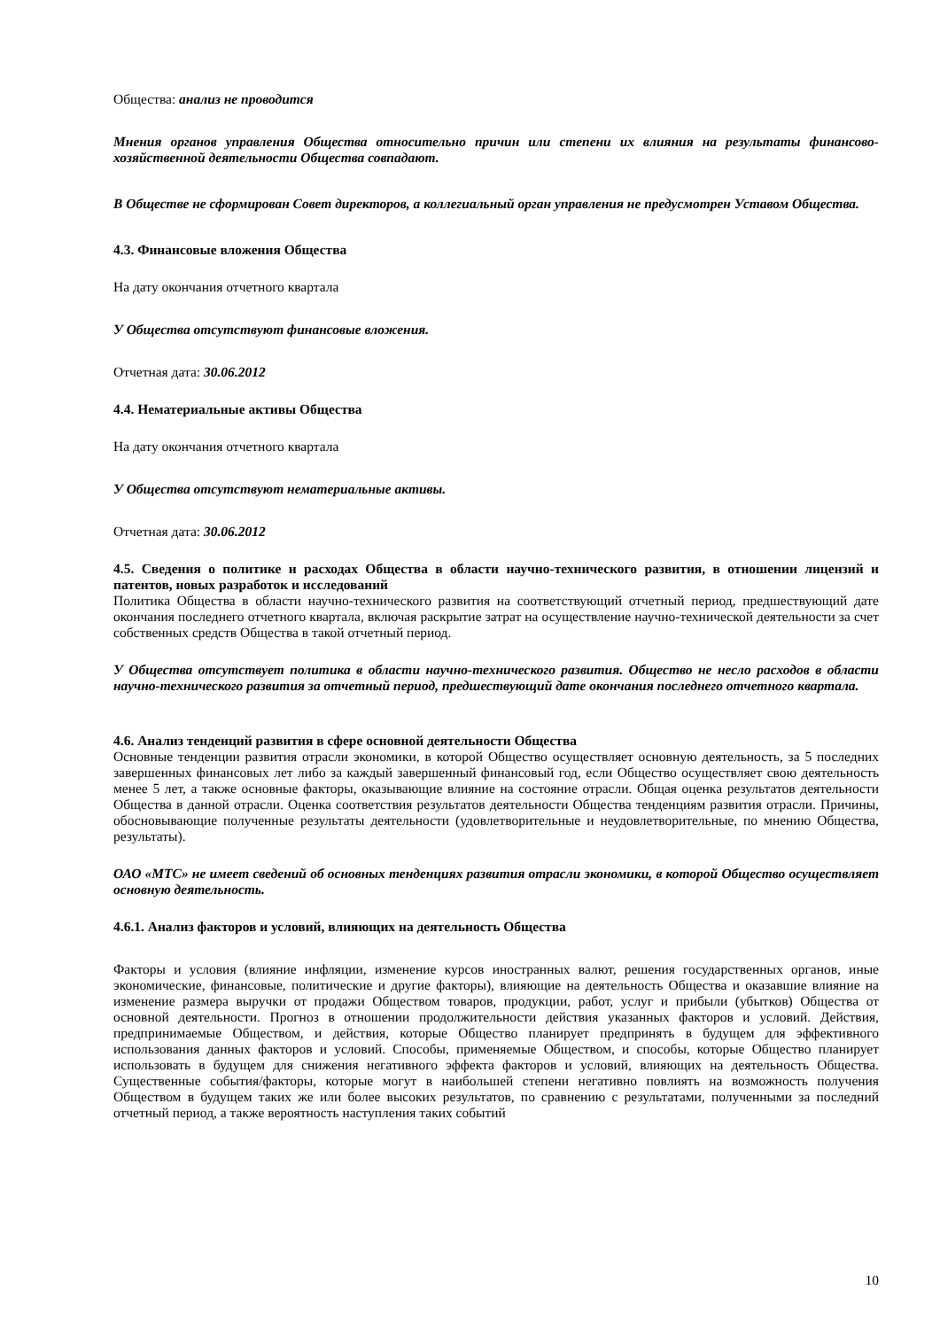Общества: анализ не проводится
Мнения органов управления Общества относительно причин или степени их влияния на результаты финансово-хозяйственной деятельности Общества совпадают.
В Обществе не сформирован Совет директоров, а коллегиальный орган управления не предусмотрен Уставом Общества.
4.3. Финансовые вложения Общества
На дату окончания отчетного квартала
У Общества отсутствуют финансовые вложения.
Отчетная дата: 30.06.2012
4.4. Нематериальные активы Общества
На дату окончания отчетного квартала
У Общества отсутствуют нематериальные активы.
Отчетная дата: 30.06.2012
4.5. Сведения о политике и расходах Общества в области научно-технического развития, в отношении лицензий и патентов, новых разработок и исследований
Политика Общества в области научно-технического развития на соответствующий отчетный период, предшествующий дате окончания последнего отчетного квартала, включая раскрытие затрат на осуществление научно-технической деятельности за счет собственных средств Общества в такой отчетный период.
У Общества отсутствует политика в области научно-технического развития. Общество не несло расходов в области научно-технического развития за отчетный период, предшествующий дате окончания последнего отчетного квартала.
4.6. Анализ тенденций развития в сфере основной деятельности Общества
Основные тенденции развития отрасли экономики, в которой Общество осуществляет основную деятельность, за 5 последних завершенных финансовых лет либо за каждый завершенный финансовый год, если Общество осуществляет свою деятельность менее 5 лет, а также основные факторы, оказывающие влияние на состояние отрасли. Общая оценка результатов деятельности Общества в данной отрасли. Оценка соответствия результатов деятельности Общества тенденциям развития отрасли. Причины, обосновывающие полученные результаты деятельности (удовлетворительные и неудовлетворительные, по мнению Общества, результаты).
ОАО «МТС» не имеет сведений об основных тенденциях развития отрасли экономики, в которой Общество осуществляет основную деятельность.
4.6.1. Анализ факторов и условий, влияющих на деятельность Общества
Факторы и условия (влияние инфляции, изменение курсов иностранных валют, решения государственных органов, иные экономические, финансовые, политические и другие факторы), влияющие на деятельность Общества и оказавшие влияние на изменение размера выручки от продажи Обществом товаров, продукции, работ, услуг и прибыли (убытков) Общества от основной деятельности. Прогноз в отношении продолжительности действия указанных факторов и условий. Действия, предпринимаемые Обществом, и действия, которые Общество планирует предпринять в будущем для эффективного использования данных факторов и условий. Способы, применяемые Обществом, и способы, которые Общество планирует использовать в будущем для снижения негативного эффекта факторов и условий, влияющих на деятельность Общества. Существенные события/факторы, которые могут в наибольшей степени негативно повлиять на возможность получения Обществом в будущем таких же или более высоких результатов, по сравнению с результатами, полученными за последний отчетный период, а также вероятность наступления таких событий
10